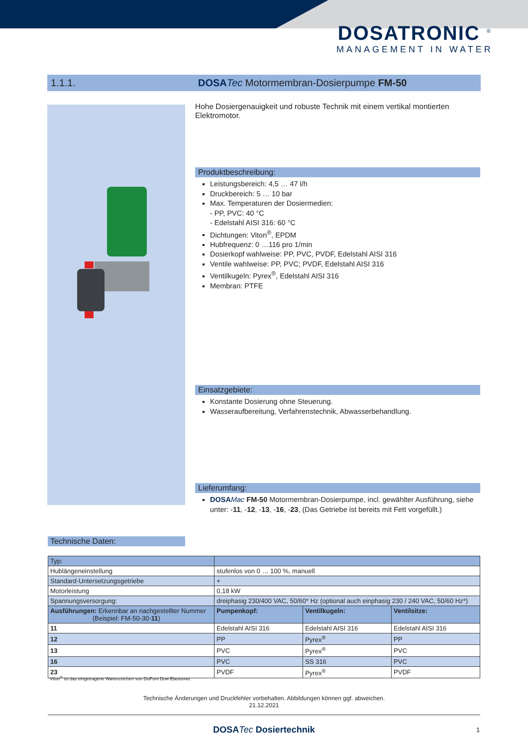DOSATRONIC <sup>®</sup>
MANAGEMENT IN WATER
1.1.1. DOSA Tec Motormembran-Dosierpumpe FM-50
Hohe Dosiergenauigkeit und robuste Technik mit einem vertikal montierten Elektromotor.
Produktbeschreibung:
Leistungsbereich: 4,5 … 47 l/h
Druckbereich: 5 … 10 bar
Max. Temperaturen der Dosiermedien:
- PP, PVC: 40 °C
- Edelstahl AISI 316: 60 °C
Dichtungen: Viton<sup>®</sup>, EPDM
Hubfrequenz: 0 …116 pro 1/min
Dosierkopf wahlweise: PP, PVC, PVDF, Edelstahl AISI 316
Ventile wahlweise: PP, PVC; PVDF, Edelstahl AISI 316
Ventilkugeln: Pyrex<sup>®</sup>, Edelstahl AISI 316
Membran: PTFE
Einsatzgebiete:
Konstante Dosierung ohne Steuerung.
Wasseraufbereitung, Verfahrenstechnik, Abwasserbehandlung.
Lieferumfang:
DOSA Mac FM-50 Motormembran-Dosierpumpe, incl. gewählter Ausführung, siehe unter: -11, -12, -13, -16, -23, (Das Getriebe ist bereits mit Fett vorgefüllt.)
Technische Daten:
| Typ: | | | |
| --- | --- | --- | --- |
| Hublängeneinstellung | stufenlos von 0 … 100 %, manuell | | |
| Standard-Untersetzungsgetriebe | + | | |
| Motorleistung | 0,18 kW | | |
| Spannungsversorgung: | dreiphasig 230/400 VAC, 50/60* Hz (optional auch einphasig 230 / 240 VAC, 50/60 Hz*) | | |
| Ausführungen: Erkennbar an nachgestellter Nummer (Beispiel: FM-50-30- 11 ) | Pumpenkopf: | Ventilkugeln: | Ventilsitze: |
| 11 | Edelstahl AISI 316 | Edelstahl AISI 316 | Edelstahl AISI 316 |
| 12 | PP | Pyrex<sup>®</sup> | PP |
| 13 | PVC | Pyrex<sup>®</sup> | PVC |
| 16 | PVC | SS 316 | PVC |
| 23 | PVDF | Pyrex<sup>®</sup> | PVDF |
Viton<sup>®</sup> ist das eingetragene Warenzeichen von DuPont Dow Elastomer.
Technische Änderungen und Druckfehler vorbehalten. Abbildungen können ggf. abweichen.
21.12.2021
DOSATec Dosiertechnik 1